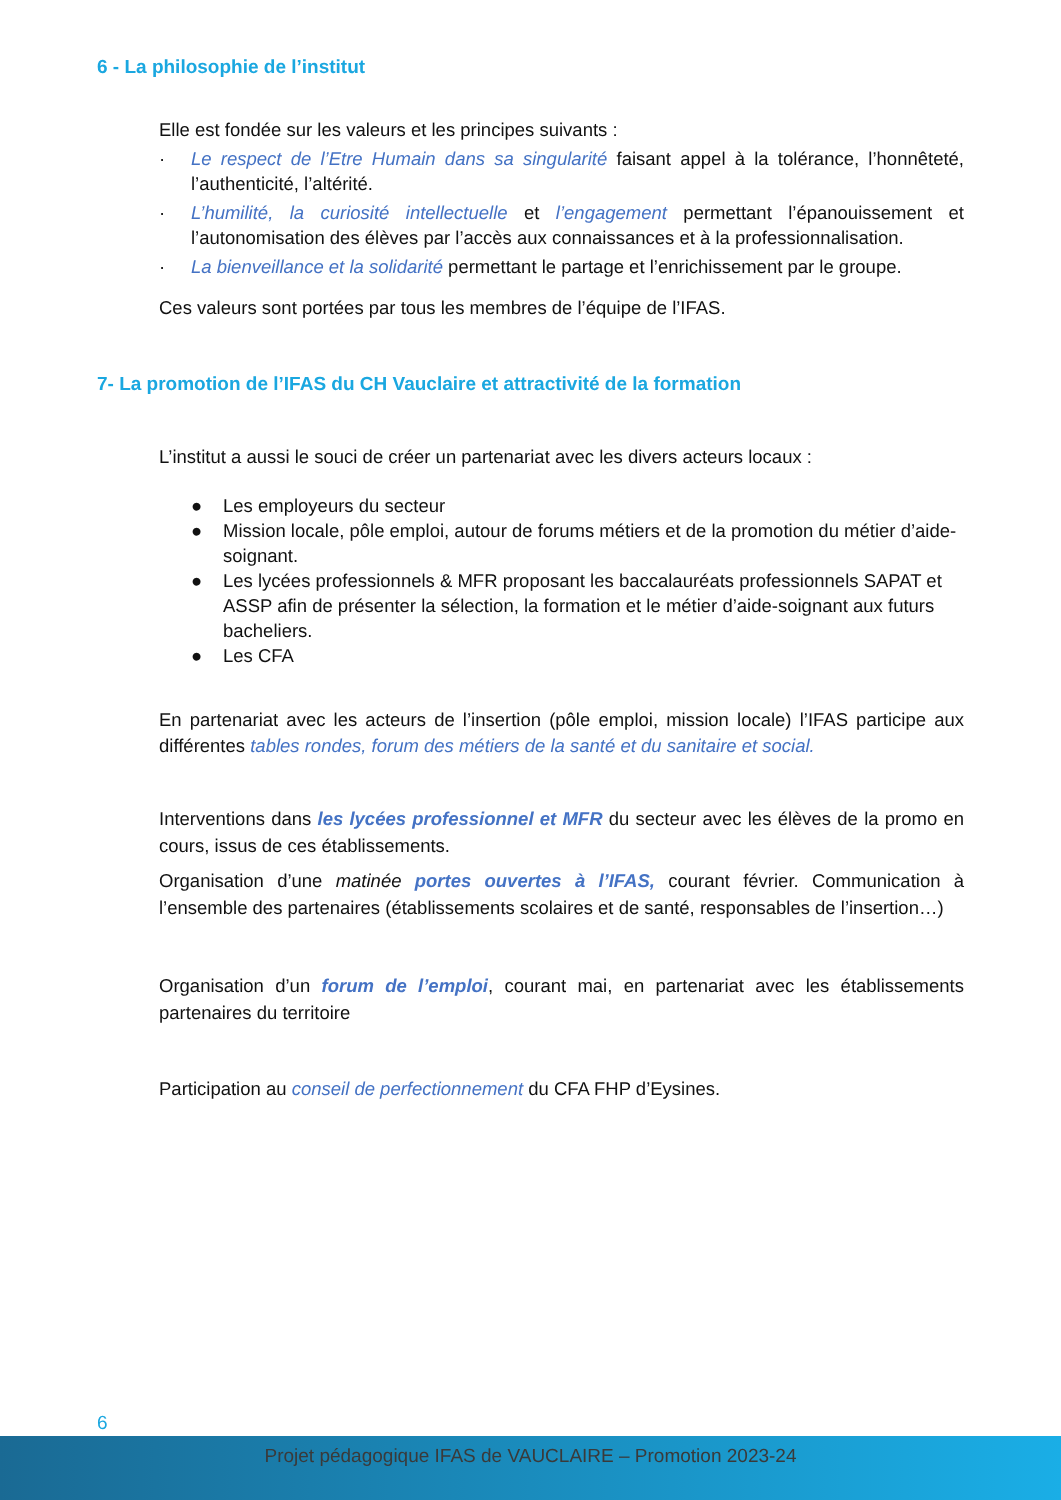6 - La philosophie de l’institut
Elle est fondée sur les valeurs et les principes suivants :
· Le respect de l’Etre Humain dans sa singularité faisant appel à la tolérance, l’honnêteté, l’authenticité, l’altérité.
· L’humilité, la curiosité intellectuelle et l’engagement permettant l’épanouissement et l’autonomisation des élèves par l’accès aux connaissances et à la professionnalisation.
· La bienveillance et la solidarité permettant le partage et l’enrichissement par le groupe.
Ces valeurs sont portées par tous les membres de l’équipe de l’IFAS.
7- La promotion de l’IFAS du CH Vauclaire et attractivité de la formation
L’institut a aussi le souci de créer un partenariat avec les divers acteurs locaux :
● Les employeurs du secteur
● Mission locale, pôle emploi, autour de forums métiers et de la promotion du métier d’aide-soignant.
● Les lycées professionnels & MFR proposant les baccalauréats professionnels SAPAT et ASSP afin de présenter la sélection, la formation et le métier d’aide-soignant aux futurs bacheliers.
● Les CFA
En partenariat avec les acteurs de l’insertion (pôle emploi, mission locale) l’IFAS participe aux différentes tables rondes, forum des métiers de la santé et du sanitaire et social.
Interventions dans les lycées professionnel et MFR du secteur avec les élèves de la promo en cours, issus de ces établissements.
Organisation d’une matinée portes ouvertes à l’IFAS, courant février. Communication à l’ensemble des partenaires (établissements scolaires et de santé, responsables de l’insertion…)
Organisation d’un forum de l’emploi, courant mai, en partenariat avec les établissements partenaires du territoire
Participation au conseil de perfectionnement du CFA FHP d’Eysines.
6
Projet pédagogique IFAS de VAUCLAIRE – Promotion 2023-24